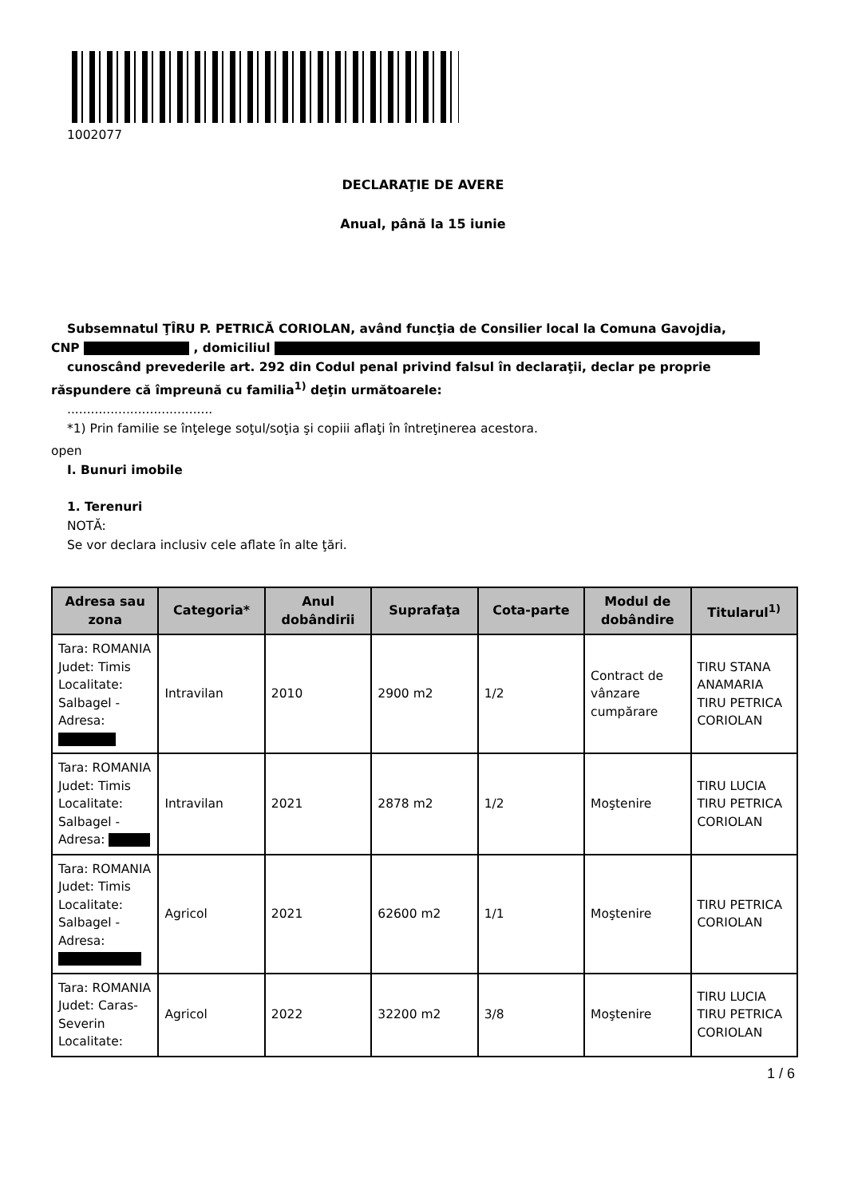1002077
DECLARAŢIE DE AVERE
Anual, până la 15 iunie
Subsemnatul ŢÎRU P. PETRICĂ CORIOLAN, având funcţia de Consilier local la Comuna Gavojdia,
CNP , domiciliul
cunoscând prevederile art. 292 din Codul penal privind falsul în declaraţii, declar pe proprie
răspundere că împreună cu familia<sup>1)</sup> deţin următoarele:
.....................................
*1) Prin familie se înţelege soţul/soţia şi copiii aflaţi în întreţinerea acestora.
open
I. Bunuri imobile
1. Terenuri
NOTĂ:
Se vor declara inclusiv cele aflate în alte ţări.
| Adresa sau zona | Categoria* | Anul dobândirii | Suprafaţa | Cota-parte | Modul de dobândire | Titularul<sup>1)</sup> |
| --- | --- | --- | --- | --- | --- | --- |
| Tara: ROMANIA Judet: Timis Localitate: Salbagel - Adresa: | Intravilan | 2010 | 2900 m2 | 1/2 | Contract de vânzare cumpărare | TIRU STANA ANAMARIA TIRU PETRICA CORIOLAN |
| Tara: ROMANIA Judet: Timis Localitate: Salbagel - Adresa: | Intravilan | 2021 | 2878 m2 | 1/2 | Moştenire | TIRU LUCIA TIRU PETRICA CORIOLAN |
| Tara: ROMANIA Judet: Timis Localitate: Salbagel - Adresa: | Agricol | 2021 | 62600 m2 | 1/1 | Moştenire | TIRU PETRICA CORIOLAN |
| Tara: ROMANIA Judet: Caras-Severin Localitate: | Agricol | 2022 | 32200 m2 | 3/8 | Moştenire | TIRU LUCIA TIRU PETRICA CORIOLAN |
1 / 6